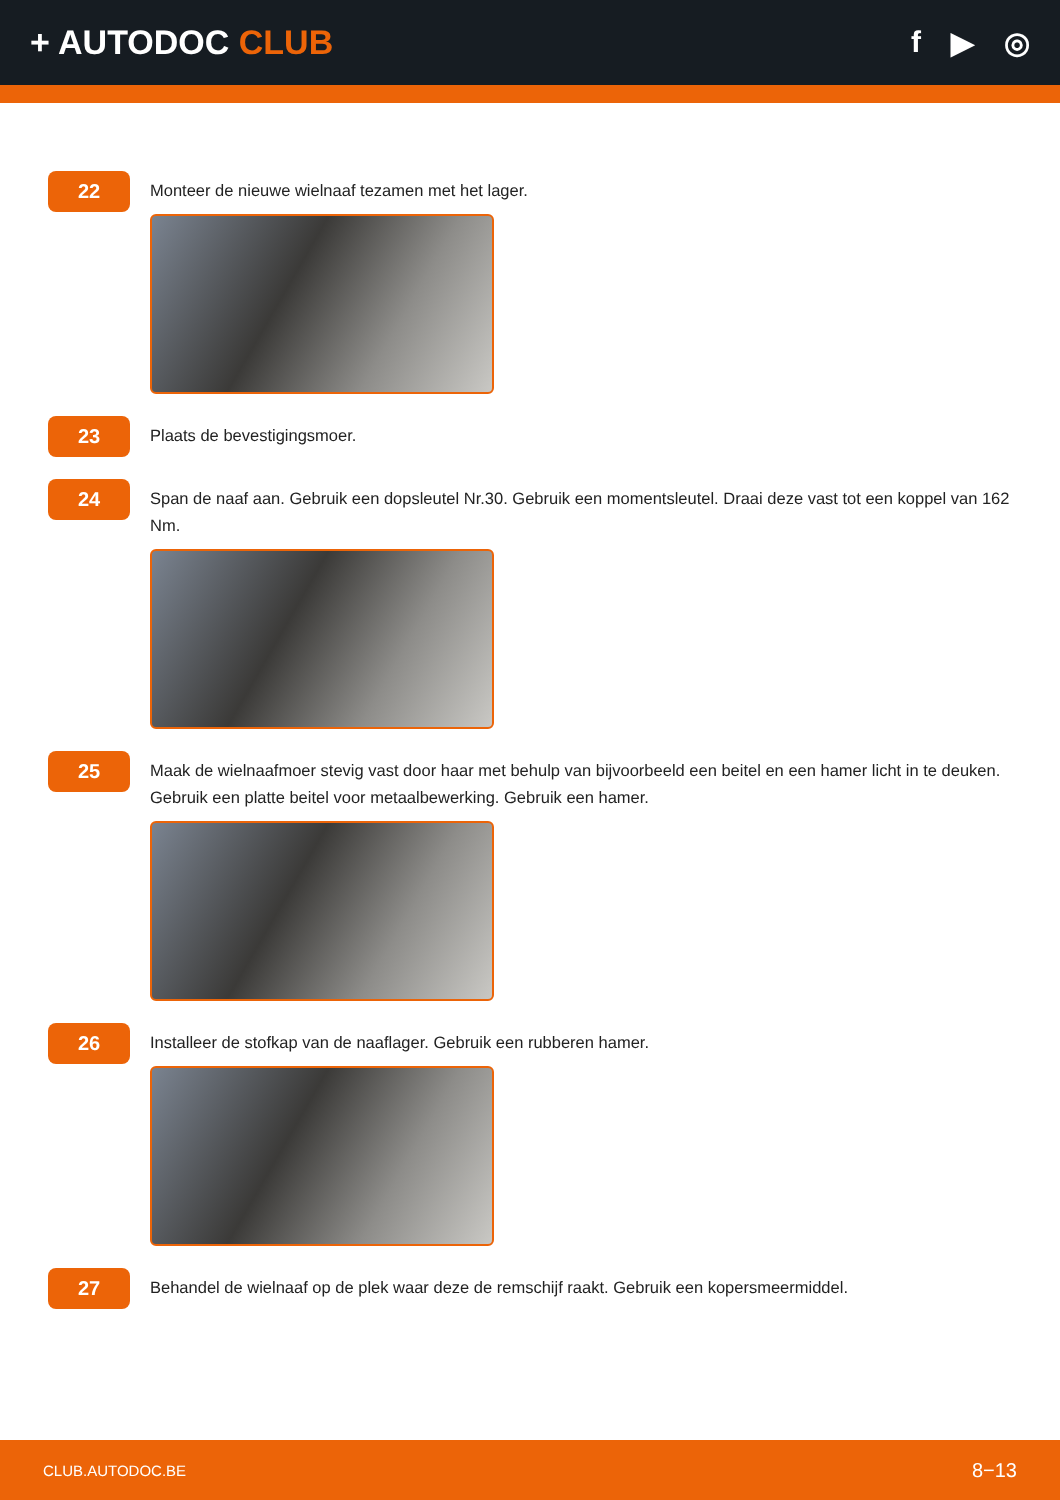+ AUTODOC CLUB f ▶ ◎
22
Monteer de nieuwe wielnaaf tezamen met het lager.
23
Plaats de bevestigingsmoer.
24
Span de naaf aan. Gebruik een dopsleutel Nr.30. Gebruik een momentsleutel. Draai deze vast tot een koppel van 162 Nm.
25
Maak de wielnaafmoer stevig vast door haar met behulp van bijvoorbeeld een beitel en een hamer licht in te deuken. Gebruik een platte beitel voor metaalbewerking. Gebruik een hamer.
26
Installeer de stofkap van de naaflager. Gebruik een rubberen hamer.
27
Behandel de wielnaaf op de plek waar deze de remschijf raakt. Gebruik een kopersmeermiddel.
CLUB.AUTODOC.BE 8−13